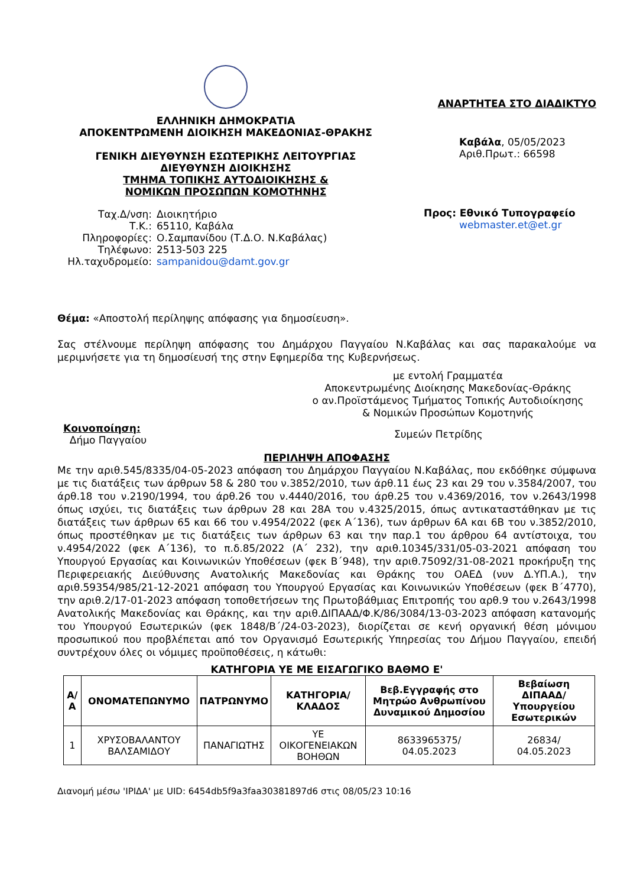ΕΛΛΗΝΙΚΗ ΔΗΜΟΚΡΑΤΙΑ
ΑΠΟΚΕΝΤΡΩΜΕΝΗ ΔΙΟΙΚΗΣΗ ΜΑΚΕΔΟΝΙΑΣ-ΘΡΑΚΗΣ
ΓΕΝΙΚΗ ΔΙΕΥΘΥΝΣΗ ΕΣΩΤΕΡΙΚΗΣ ΛΕΙΤΟΥΡΓΙΑΣ
ΔΙΕΥΘΥΝΣΗ ΔΙΟΙΚΗΣΗΣ
ΤΜΗΜΑ ΤΟΠΙΚΗΣ ΑΥΤΟΔΙΟΙΚΗΣΗΣ &
ΝΟΜΙΚΩΝ ΠΡΟΣΩΠΩΝ ΚΟΜΟΤΗΝΗΣ
Ταχ.Δ/νση:
Διοικητήριο
Τ.Κ.:
65110, Καβάλα
Πληροφορίες:
Ο.Σαμπανίδου (Τ.Δ.Ο. Ν.Καβάλας)
Τηλέφωνο:
2513-503 225
Ηλ.ταχυδρομείο:
sampanidou@damt.gov.gr
ΑΝΑΡΤΗΤΕΑ ΣΤΟ ΔΙΑΔΙΚΤΥΟ
Καβάλα, 05/05/2023
Αριθ.Πρωτ.: 66598
Προς: Εθνικό Τυπογραφείο
webmaster.et@et.gr
Θέμα: «Αποστολή περίληψης απόφασης για δημοσίευση».
Σας στέλνουμε περίληψη απόφασης του Δημάρχου Παγγαίου Ν.Καβάλας και σας παρακαλούμε να μεριμνήσετε για τη δημοσίευσή της στην Εφημερίδα της Κυβερνήσεως.
με εντολή Γραμματέα
Αποκεντρωμένης Διοίκησης Μακεδονίας-Θράκης
ο αν.Προϊστάμενος Τμήματος Τοπικής Αυτοδιοίκησης
& Νομικών Προσώπων Κομοτηνής
Κοινοποίηση:
Δήμο Παγγαίου
Συμεών Πετρίδης
ΠΕΡΙΛΗΨΗ ΑΠΟΦΑΣΗΣ
Με την αριθ.545/8335/04-05-2023 απόφαση του Δημάρχου Παγγαίου Ν.Καβάλας, που εκδόθηκε σύμφωνα με τις διατάξεις των άρθρων 58 & 280 του ν.3852/2010, των άρθ.11 έως 23 και 29 του ν.3584/2007, του άρθ.18 του ν.2190/1994, του άρθ.26 του ν.4440/2016, του άρθ.25 του ν.4369/2016, τον ν.2643/1998 όπως ισχύει, τις διατάξεις των άρθρων 28 και 28Α του ν.4325/2015, όπως αντικαταστάθηκαν με τις διατάξεις των άρθρων 65 και 66 του ν.4954/2022 (φεκ Α΄136), των άρθρων 6Α και 6Β του ν.3852/2010, όπως προστέθηκαν με τις διατάξεις των άρθρων 63 και την παρ.1 του άρθρου 64 αντίστοιχα, του ν.4954/2022 (φεκ Α΄136), το π.δ.85/2022 (Α΄ 232), την αριθ.10345/331/05-03-2021 απόφαση του Υπουργού Εργασίας και Κοινωνικών Υποθέσεων (φεκ Β΄948), την αριθ.75092/31-08-2021 προκήρυξη της Περιφερειακής Διεύθυνσης Ανατολικής Μακεδονίας και Θράκης του ΟΑΕΔ (νυν Δ.ΥΠ.Α.), την αριθ.59354/985/21-12-2021 απόφαση του Υπουργού Εργασίας και Κοινωνικών Υποθέσεων (φεκ Β΄4770), την αριθ.2/17-01-2023 απόφαση τοποθετήσεων της Πρωτοβάθμιας Επιτροπής του αρθ.9 του ν.2643/1998 Ανατολικής Μακεδονίας και Θράκης, και την αριθ.ΔΙΠΑΑΔ/Φ.Κ/86/3084/13-03-2023 απόφαση κατανομής του Υπουργού Εσωτερικών (φεκ 1848/Β΄/24-03-2023), διορίζεται σε κενή οργανική θέση μόνιμου προσωπικού που προβλέπεται από τον Οργανισμό Εσωτερικής Υπηρεσίας του Δήμου Παγγαίου, επειδή συντρέχουν όλες οι νόμιμες προϋποθέσεις, η κάτωθι:
ΚΑΤΗΓΟΡΙΑ ΥΕ ΜΕ ΕΙΣΑΓΩΓΙΚΟ ΒΑΘΜΟ Ε'
| Α/Α | ΟΝΟΜΑΤΕΠΩΝΥΜΟ | ΠΑΤΡΩΝΥΜΟ | ΚΑΤΗΓΟΡΙΑ/ ΚΛΑΔΟΣ | Βεβ.Εγγραφής στο Μητρώο Ανθρωπίνου Δυναμικού Δημοσίου | Βεβαίωση ΔΙΠΑΑΔ/ Υπουργείου Εσωτερικών |
| --- | --- | --- | --- | --- | --- |
| 1 | ΧΡΥΣΟΒΑΛΑΝΤΟΥ ΒΑΛΣΑΜΙΔΟΥ | ΠΑΝΑΓΙΩΤΗΣ | ΥΕ ΟΙΚΟΓΕΝΕΙΑΚΩΝ ΒΟΗΘΩΝ | 8633965375/ 04.05.2023 | 26834/ 04.05.2023 |
Διανομή μέσω 'ΙΡΙΔΑ' με UID: 6454db5f9a3faa30381897d6 στις 08/05/23 10:16